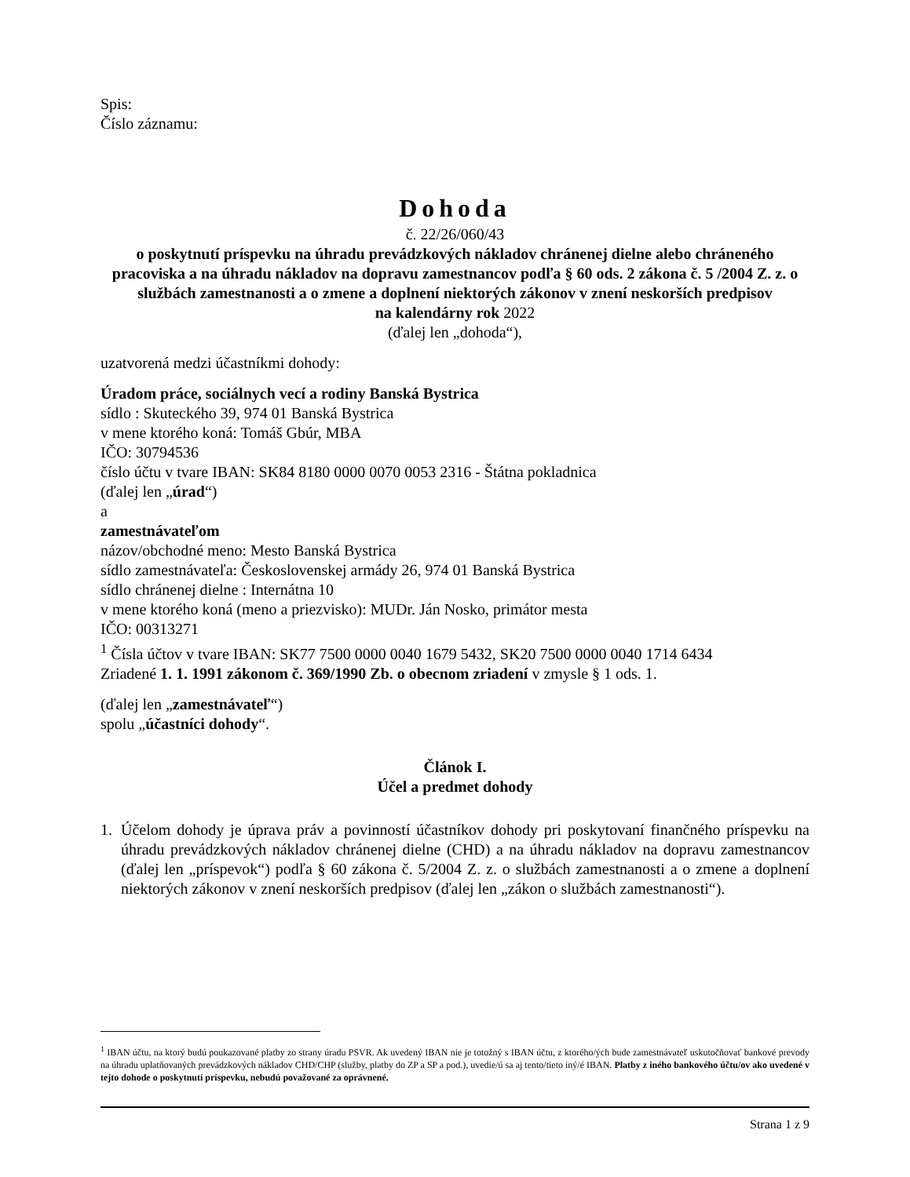Spis:
Číslo záznamu:
Dohoda
č. 22/26/060/43
o poskytnutí príspevku na úhradu prevádzkových nákladov chránenej dielne alebo chráneného pracoviska a na úhradu nákladov na dopravu zamestnancov podľa § 60 ods. 2 zákona č. 5 /2004 Z. z. o službách zamestnanosti a o zmene a doplnení niektorých zákonov v znení neskorších predpisov
na kalendárny rok 2022
(ďalej len „dohoda“),
uzatvorená medzi účastníkmi dohody:
Úradom práce, sociálnych vecí a rodiny Banská Bystrica
sídlo : Skuteckého 39, 974 01 Banská Bystrica
v mene ktorého koná: Tomáš Gbúr, MBA
IČO: 30794536
číslo účtu v tvare IBAN: SK84 8180 0000 0070 0053 2316 - Štátna pokladnica
(ďalej len „úrad“)
a
zamestnávateľom
názov/obchodné meno: Mesto Banská Bystrica
sídlo zamestnávateľa: Československej armády 26, 974 01 Banská Bystrica
sídlo chránenej dielne : Internátna 10
v mene ktorého koná (meno a priezvisko): MUDr. Ján Nosko, primátor mesta
IČO: 00313271
<sup>1</sup> Čísla účtov v tvare IBAN: SK77 7500 0000 0040 1679 5432, SK20 7500 0000 0040 1714 6434
Zriadené 1. 1. 1991 zákonom č. 369/1990 Zb. o obecnom zriadení v zmysle § 1 ods. 1.
(ďalej len „zamestnávateľ“)
spolu „účastníci dohody“.
Článok I.
Účel a predmet dohody
1. Účelom dohody je úprava práv a povinností účastníkov dohody pri poskytovaní finančného príspevku na úhradu prevádzkových nákladov chránenej dielne (CHD) a na úhradu nákladov na dopravu zamestnancov (ďalej len „príspevok“) podľa § 60 zákona č. 5/2004 Z. z. o službách zamestnanosti a o zmene a doplnení niektorých zákonov v znení neskorších predpisov (ďalej len „zákon o službách zamestnanosti“).
<sup>1</sup> IBAN účtu, na ktorý budú poukazované platby zo strany úradu PSVR. Ak uvedený IBAN nie je totožný s IBAN účtu, z ktorého/ých bude zamestnávateľ uskutočňovať bankové prevody na úhradu uplatňovaných prevádzkových nákladov CHD/CHP (služby, platby do ZP a SP a pod.), uvedie/ú sa aj tento/tieto iný/é IBAN. Platby z iného bankového účtu/ov ako uvedené v tejto dohode o poskytnutí príspevku, nebudú považované za oprávnené.
Strana 1 z 9